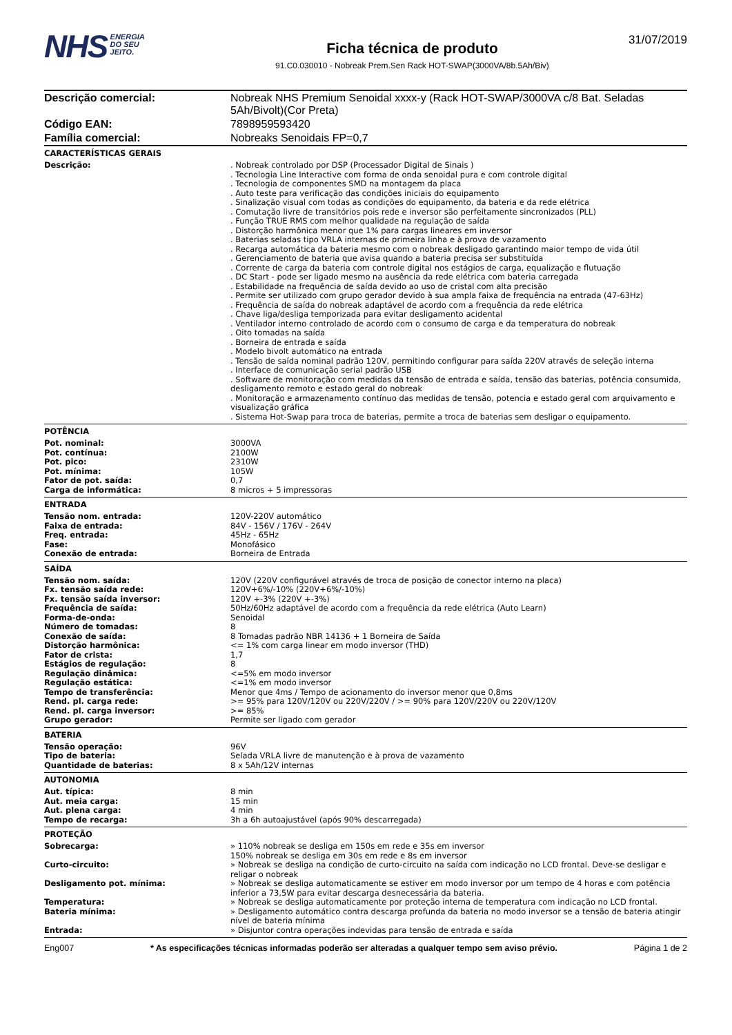NHS ENERGIA
DO SEU
JEITO.
Ficha técnica de produto
91.C0.030010 - Nobreak Prem.Sen Rack HOT-SWAP(3000VA/8b.5Ah/Biv)
31/07/2019
| Descrição comercial: | Nobreak NHS Premium Senoidal xxxx-y (Rack HOT-SWAP/3000VA c/8 Bat. Seladas 5Ah/Bivolt)(Cor Preta) |
| Código EAN: | 7898959593420 |
| Família comercial: | Nobreaks Senoidais FP=0,7 |
CARACTERÍSTICAS GERAIS
| Descrição: | . Nobreak controlado por DSP (Processador Digital de Sinais ) . Tecnologia Line Interactive com forma de onda senoidal pura e com controle digital . Tecnologia de componentes SMD na montagem da placa . Auto teste para verificação das condições iniciais do equipamento . Sinalização visual com todas as condições do equipamento, da bateria e da rede elétrica . Comutação livre de transitórios pois rede e inversor são perfeitamente sincronizados (PLL) . Função TRUE RMS com melhor qualidade na regulação de saída . Distorção harmônica menor que 1% para cargas lineares em inversor . Baterias seladas tipo VRLA internas de primeira linha e à prova de vazamento . Recarga automática da bateria mesmo com o nobreak desligado garantindo maior tempo de vida útil . Gerenciamento de bateria que avisa quando a bateria precisa ser substituída . Corrente de carga da bateria com controle digital nos estágios de carga, equalização e flutuação . DC Start - pode ser ligado mesmo na ausência da rede elétrica com bateria carregada . Estabilidade na frequência de saída devido ao uso de cristal com alta precisão . Permite ser utilizado com grupo gerador devido à sua ampla faixa de frequência na entrada (47-63Hz) . Frequência de saída do nobreak adaptável de acordo com a frequência da rede elétrica . Chave liga/desliga temporizada para evitar desligamento acidental . Ventilador interno controlado de acordo com o consumo de carga e da temperatura do nobreak . Oito tomadas na saída . Borneira de entrada e saída . Modelo bivolt automático na entrada . Tensão de saída nominal padrão 120V, permitindo configurar para saída 220V através de seleção interna . Interface de comunicação serial padrão USB . Software de monitoração com medidas da tensão de entrada e saída, tensão das baterias, potência consumida, desligamento remoto e estado geral do nobreak . Monitoração e armazenamento contínuo das medidas de tensão, potencia e estado geral com arquivamento e visualização gráfica . Sistema Hot-Swap para troca de baterias, permite a troca de baterias sem desligar o equipamento. |
POTÊNCIA
| Pot. nominal: | 3000VA |
| Pot. contínua: | 2100W |
| Pot. pico: | 2310W |
| Pot. mínima: | 105W |
| Fator de pot. saída: | 0,7 |
| Carga de informática: | 8 micros + 5 impressoras |
ENTRADA
| Tensão nom. entrada: | 120V-220V automático |
| Faixa de entrada: | 84V - 156V / 176V - 264V |
| Freq. entrada: | 45Hz - 65Hz |
| Fase: | Monofásico |
| Conexão de entrada: | Borneira de Entrada |
SAÍDA
| Tensão nom. saída: | 120V (220V configurável através de troca de posição de conector interno na placa) |
| Fx. tensão saída rede: | 120V+6%/-10% (220V+6%/-10%) |
| Fx. tensão saída inversor: | 120V +-3% (220V +-3%) |
| Frequência de saída: | 50Hz/60Hz adaptável de acordo com a frequência da rede elétrica (Auto Learn) |
| Forma-de-onda: | Senoidal |
| Número de tomadas: | 8 |
| Conexão de saída: | 8 Tomadas padrão NBR 14136 + 1 Borneira de Saída |
| Distorção harmônica: | <= 1% com carga linear em modo inversor (THD) |
| Fator de crista: | 1,7 |
| Estágios de regulação: | 8 |
| Regulação dinâmica: | <=5% em modo inversor |
| Regulação estática: | <=1% em modo inversor |
| Tempo de transferência: | Menor que 4ms / Tempo de acionamento do inversor menor que 0,8ms |
| Rend. pl. carga rede: | >= 95% para 120V/120V ou 220V/220V / >= 90% para 120V/220V ou 220V/120V |
| Rend. pl. carga inversor: | >= 85% |
| Grupo gerador: | Permite ser ligado com gerador |
BATERIA
| Tensão operação: | 96V |
| Tipo de bateria: | Selada VRLA livre de manutenção e à prova de vazamento |
| Quantidade de baterias: | 8 x 5Ah/12V internas |
AUTONOMIA
| Aut. típica: | 8 min |
| Aut. meia carga: | 15 min |
| Aut. plena carga: | 4 min |
| Tempo de recarga: | 3h a 6h autoajustável (após 90% descarregada) |
PROTEÇÃO
| Sobrecarga: | » 110% nobreak se desliga em 150s em rede e 35s em inversor 150% nobreak se desliga em 30s em rede e 8s em inversor |
| Curto-circuito: | » Nobreak se desliga na condição de curto-circuito na saída com indicação no LCD frontal. Deve-se desligar e religar o nobreak |
| Desligamento pot. mínima: | » Nobreak se desliga automaticamente se estiver em modo inversor por um tempo de 4 horas e com potência inferior a 73,5W para evitar descarga desnecessária da bateria. |
| Temperatura: | » Nobreak se desliga automaticamente por proteção interna de temperatura com indicação no LCD frontal. |
| Bateria mínima: | » Desligamento automático contra descarga profunda da bateria no modo inversor se a tensão de bateria atingir nível de bateria mínima |
| Entrada: | » Disjuntor contra operações indevidas para tensão de entrada e saída |
Eng007 * As especificações técnicas informadas poderão ser alteradas a qualquer tempo sem aviso prévio. Página 1 de 2